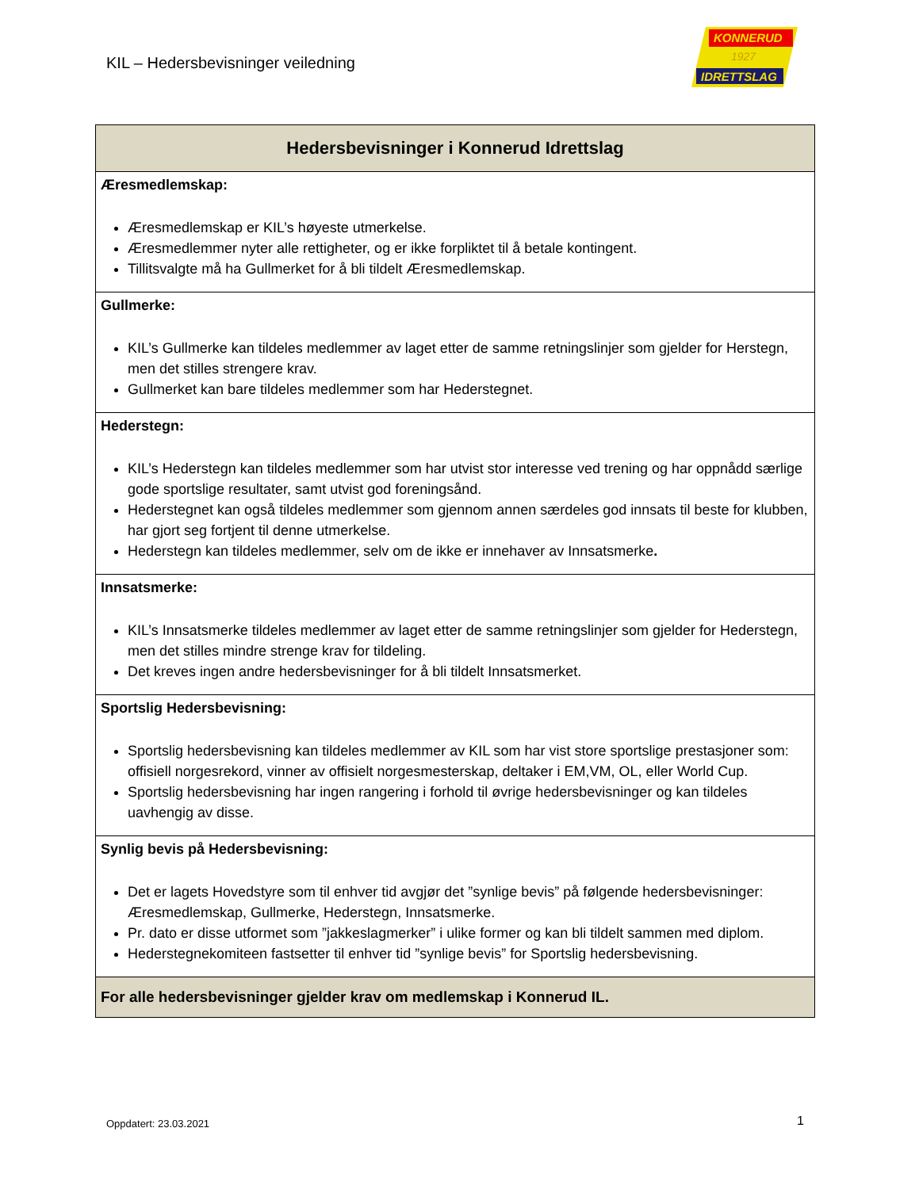KIL – Hedersbevisninger veiledning
KONNERUD
1927
IDRETTSLAG
| Hedersbevisninger i Konnerud Idrettslag |
| --- |
| Æresmedlemskap: Æresmedlemskap er KIL’s høyeste utmerkelse. Æresmedlemmer nyter alle rettigheter, og er ikke forpliktet til å betale kontingent. Tillitsvalgte må ha Gullmerket for å bli tildelt Æresmedlemskap. |
| Gullmerke: KIL’s Gullmerke kan tildeles medlemmer av laget etter de samme retningslinjer som gjelder for Herstegn, men det stilles strengere krav. Gullmerket kan bare tildeles medlemmer som har Hederstegnet. |
| Hederstegn: KIL’s Hederstegn kan tildeles medlemmer som har utvist stor interesse ved trening og har oppnådd særlige gode sportslige resultater, samt utvist god foreningsånd. Hederstegnet kan også tildeles medlemmer som gjennom annen særdeles god innsats til beste for klubben, har gjort seg fortjent til denne utmerkelse. Hederstegn kan tildeles medlemmer, selv om de ikke er innehaver av Innsatsmerke . |
| Innsatsmerke: KIL’s Innsatsmerke tildeles medlemmer av laget etter de samme retningslinjer som gjelder for Hederstegn, men det stilles mindre strenge krav for tildeling. Det kreves ingen andre hedersbevisninger for å bli tildelt Innsatsmerket. |
| Sportslig Hedersbevisning: Sportslig hedersbevisning kan tildeles medlemmer av KIL som har vist store sportslige prestasjoner som: offisiell norgesrekord, vinner av offisielt norgesmesterskap, deltaker i EM,VM, OL, eller World Cup. Sportslig hedersbevisning har ingen rangering i forhold til øvrige hedersbevisninger og kan tildeles uavhengig av disse. |
| Synlig bevis på Hedersbevisning: Det er lagets Hovedstyre som til enhver tid avgjør det ”synlige bevis” på følgende hedersbevisninger: Æresmedlemskap, Gullmerke, Hederstegn, Innsatsmerke. Pr. dato er disse utformet som ”jakkeslagmerker” i ulike former og kan bli tildelt sammen med diplom. Hederstegnekomiteen fastsetter til enhver tid ”synlige bevis” for Sportslig hedersbevisning. |
| For alle hedersbevisninger gjelder krav om medlemskap i Konnerud IL. |
Oppdatert: 23.03.2021 1